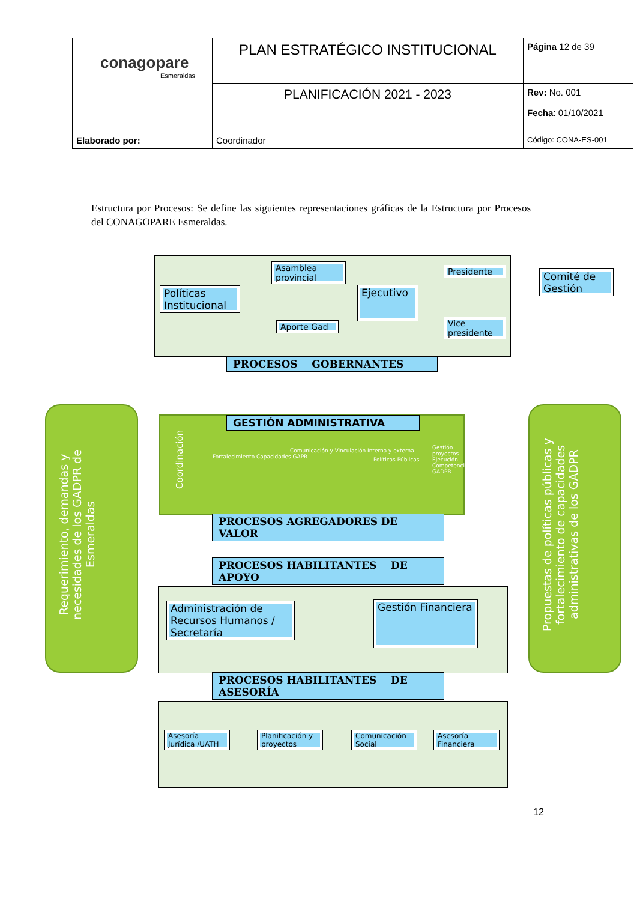| conagopare Esmeraldas | PLAN ESTRATÉGICO INSTITUCIONAL | Página 12 de 39 |
| | PLANIFICACIÓN 2021 - 2023 | Rev: No. 001 Fecha : 01/10/2021 |
| Elaborado por: | Coordinador | Código: CONA-ES-001 |
Estructura por Procesos: Se define las siguientes representaciones gráficas de la Estructura por Procesos del CONAGOPARE Esmeraldas.
Políticas Institucional
Asamblea provincial
Aporte Gad
Ejecutivo
Presidente
Vice presidente
Comité de Gestión
PROCESOS GOBERNANTES
Requerimiento, demandas y necesidades de los GADPR de Esmeraldas
GESTIÓN ADMINISTRATIVA
Coordinación
Fortalecimiento Capacidades GAPR
Comunicación y Vinculación Interna y externa
Políticas Públicas
Gestión proyectos Ejecución Competencias GADPR
PROCESOS AGREGADORES DE VALOR
Propuestas de políticas públicas y fortalecimiento de capacidades administrativas de los GADPR
PROCESOS HABILITANTES DE APOYO
Administración de Recursos Humanos / Secretaría
Gestión Financiera
PROCESOS HABILITANTES DE ASESORÍA
Asesoría Jurídica /UATH
Planificación y proyectos
Comunicación Social
Asesoría Financiera
12